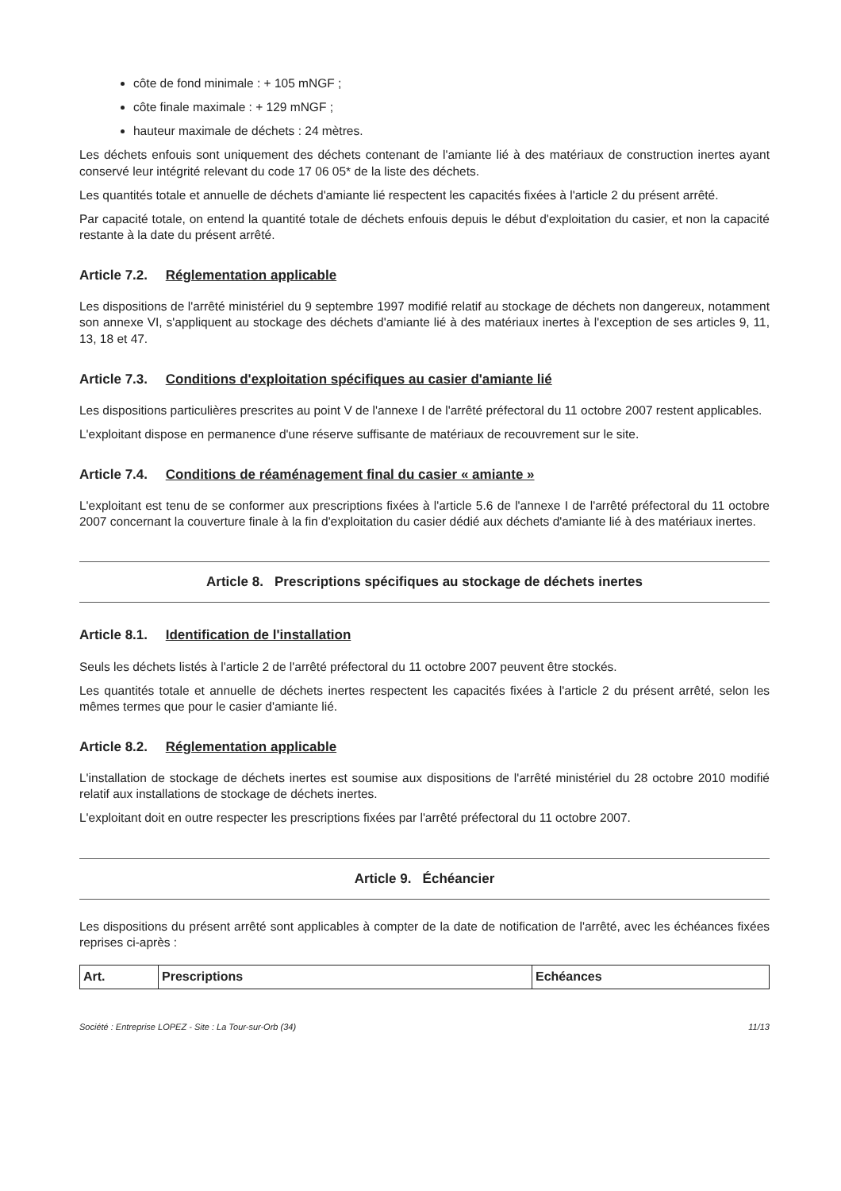côte de fond minimale : + 105 mNGF ;
côte finale maximale : + 129 mNGF ;
hauteur maximale de déchets : 24 mètres.
Les déchets enfouis sont uniquement des déchets contenant de l'amiante lié à des matériaux de construction inertes ayant conservé leur intégrité relevant du code 17 06 05* de la liste des déchets.
Les quantités totale et annuelle de déchets d'amiante lié respectent les capacités fixées à l'article 2 du présent arrêté.
Par capacité totale, on entend la quantité totale de déchets enfouis depuis le début d'exploitation du casier, et non la capacité restante à la date du présent arrêté.
Article 7.2. Réglementation applicable
Les dispositions de l'arrêté ministériel du 9 septembre 1997 modifié relatif au stockage de déchets non dangereux, notamment son annexe VI, s'appliquent au stockage des déchets d'amiante lié à des matériaux inertes à l'exception de ses articles 9, 11, 13, 18 et 47.
Article 7.3. Conditions d'exploitation spécifiques au casier d'amiante lié
Les dispositions particulières prescrites au point V de l'annexe I de l'arrêté préfectoral du 11 octobre 2007 restent applicables.
L'exploitant dispose en permanence d'une réserve suffisante de matériaux de recouvrement sur le site.
Article 7.4. Conditions de réaménagement final du casier « amiante »
L'exploitant est tenu de se conformer aux prescriptions fixées à l'article 5.6 de l'annexe I de l'arrêté préfectoral du 11 octobre 2007 concernant la couverture finale à la fin d'exploitation du casier dédié aux déchets d'amiante lié à des matériaux inertes.
Article 8. Prescriptions spécifiques au stockage de déchets inertes
Article 8.1. Identification de l'installation
Seuls les déchets listés à l'article 2 de l'arrêté préfectoral du 11 octobre 2007 peuvent être stockés.
Les quantités totale et annuelle de déchets inertes respectent les capacités fixées à l'article 2 du présent arrêté, selon les mêmes termes que pour le casier d'amiante lié.
Article 8.2. Réglementation applicable
L'installation de stockage de déchets inertes est soumise aux dispositions de l'arrêté ministériel du 28 octobre 2010 modifié relatif aux installations de stockage de déchets inertes.
L'exploitant doit en outre respecter les prescriptions fixées par l'arrêté préfectoral du 11 octobre 2007.
Article 9. Échéancier
Les dispositions du présent arrêté sont applicables à compter de la date de notification de l'arrêté, avec les échéances fixées reprises ci-après :
| Art. | Prescriptions | Echéances |
| --- | --- | --- |
Société : Entreprise LOPEZ - Site : La Tour-sur-Orb (34) 11/13